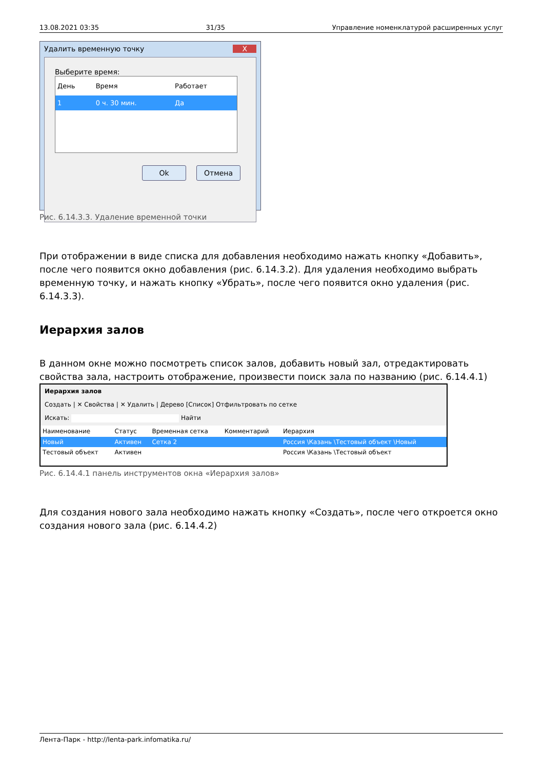13.08.2021 03:35 31/35 Управление номенклатурой расширенных услуг
Удалить временную точку X
Выберите время:
| День | Время | Работает |
| --- | --- | --- |
| 1 | 0 ч. 30 мин. | Да |
Ok Отмена
Рис. 6.14.3.3. Удаление временной точки
При отображении в виде списка для добавления необходимо нажать кнопку «Добавить», после чего появится окно добавления (рис. 6.14.3.2). Для удаления необходимо выбрать временную точку, и нажать кнопку «Убрать», после чего появится окно удаления (рис. 6.14.3.3).
Иерархия залов
В данном окне можно посмотреть список залов, добавить новый зал, отредактировать свойства зала, настроить отображение, произвести поиск зала по названию (рис. 6.14.4.1)
Иерархия залов
Создать | ✕ Свойства | ✕ Удалить | Дерево [Список] Отфильтровать по сетке
Искать: Найти
| Наименование | Статус | Временная сетка | Комментарий | Иерархия |
| --- | --- | --- | --- | --- |
| Новый | Активен | Сетка 2 | | Россия \Казань \Тестовый объект \Новый |
| Тестовый объект | Активен | | | Россия \Казань \Тестовый объект |
Рис. 6.14.4.1 панель инструментов окна «Иерархия залов»
Для создания нового зала необходимо нажать кнопку «Создать», после чего откроется окно создания нового зала (рис. 6.14.4.2)
Лента-Парк - http://lenta-park.infomatika.ru/